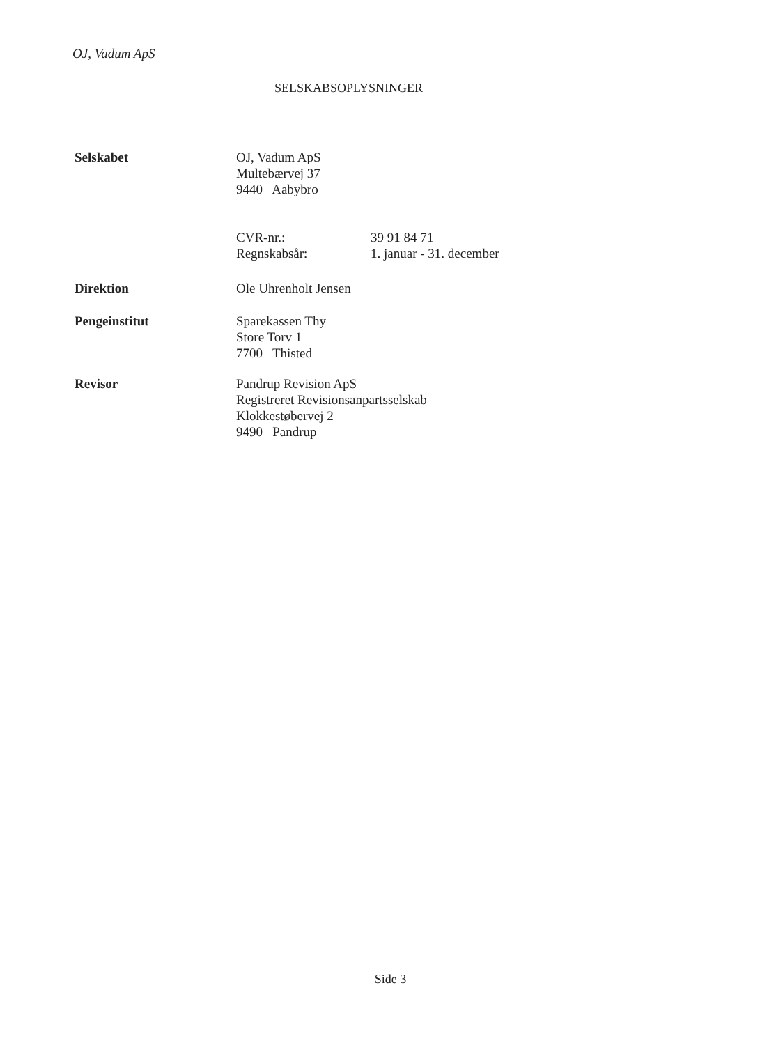OJ, Vadum ApS
SELSKABSOPLYSNINGER
Selskabet OJ, Vadum ApS
Multebærvej 37
9440 Aabybro
CVR-nr.: 39 91 84 71
Regnskabsår: 1. januar - 31. december
Direktion Ole Uhrenholt Jensen
Pengeinstitut Sparekassen Thy
Store Torv 1
7700 Thisted
Revisor Pandrup Revision ApS
Registreret Revisionsanpartsselskab
Klokkestøbervej 2
9490 Pandrup
Side 3